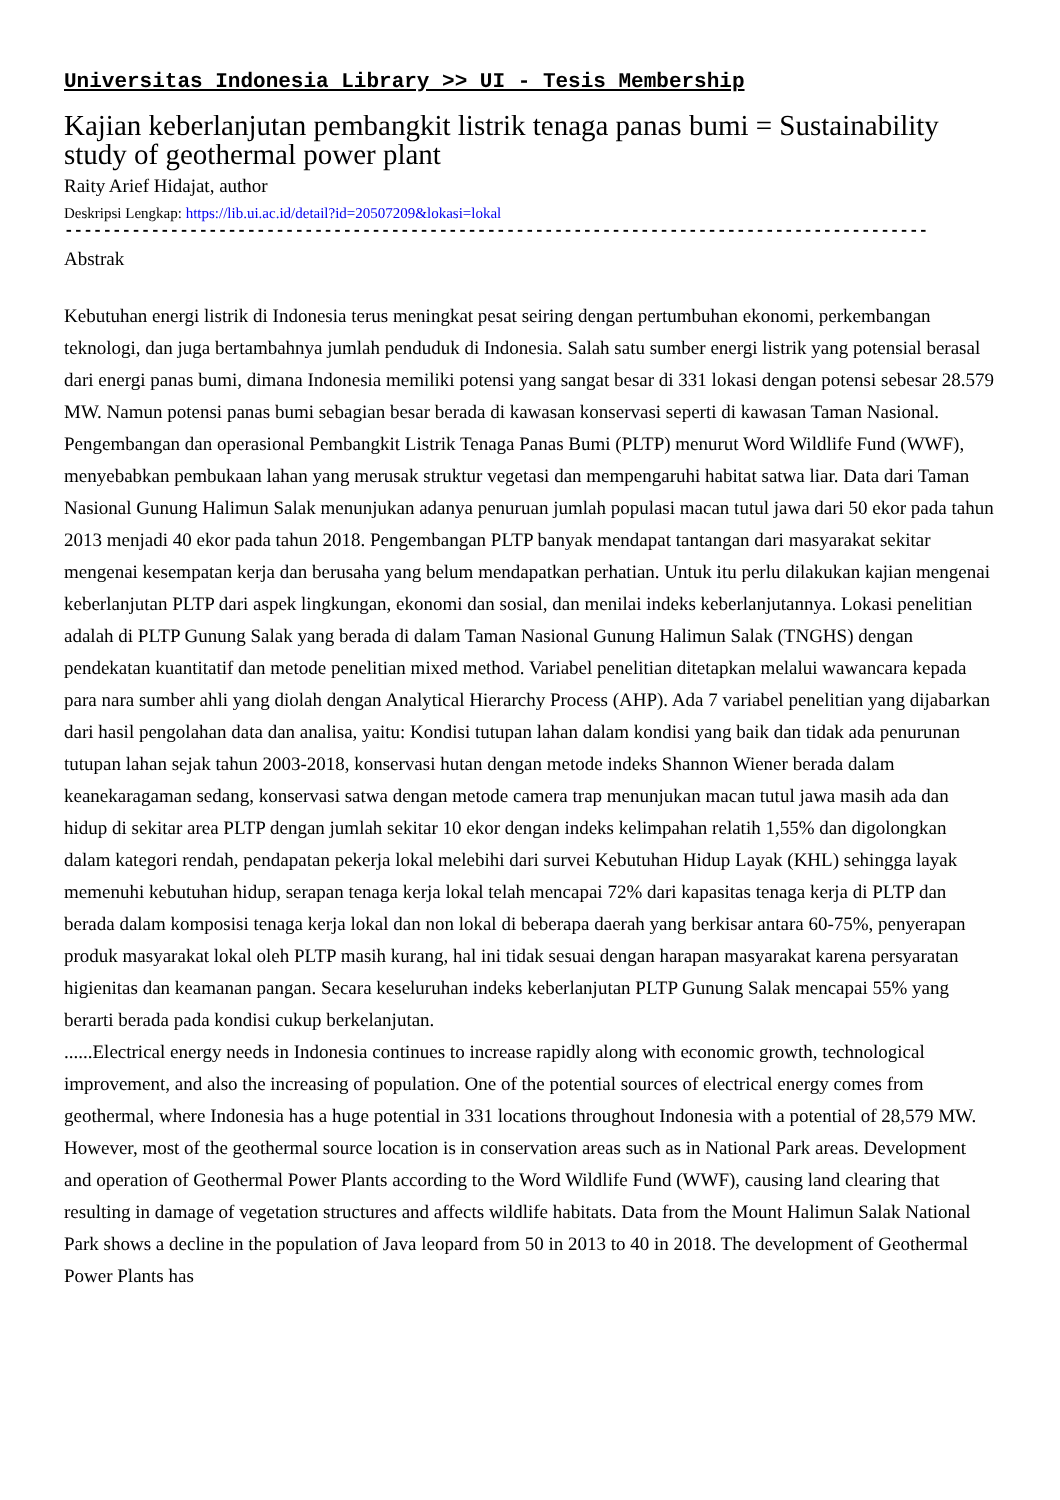Universitas Indonesia Library >> UI - Tesis Membership
Kajian keberlanjutan pembangkit listrik tenaga panas bumi = Sustainability study of geothermal power plant
Raity Arief Hidajat, author
Deskripsi Lengkap: https://lib.ui.ac.id/detail?id=20507209&lokasi=lokal
------------------------------------------------------------------------------------------
Abstrak
Kebutuhan energi listrik di Indonesia terus meningkat pesat seiring dengan pertumbuhan ekonomi, perkembangan teknologi, dan juga bertambahnya jumlah penduduk di Indonesia. Salah satu sumber energi listrik yang potensial berasal dari energi panas bumi, dimana Indonesia memiliki potensi yang sangat besar di 331 lokasi dengan potensi sebesar 28.579 MW. Namun potensi panas bumi sebagian besar berada di kawasan konservasi seperti di kawasan Taman Nasional. Pengembangan dan operasional Pembangkit Listrik Tenaga Panas Bumi (PLTP) menurut Word Wildlife Fund (WWF), menyebabkan pembukaan lahan yang merusak struktur vegetasi dan mempengaruhi habitat satwa liar. Data dari Taman Nasional Gunung Halimun Salak menunjukan adanya penuruan jumlah populasi macan tutul jawa dari 50 ekor pada tahun 2013 menjadi 40 ekor pada tahun 2018. Pengembangan PLTP banyak mendapat tantangan dari masyarakat sekitar mengenai kesempatan kerja dan berusaha yang belum mendapatkan perhatian. Untuk itu perlu dilakukan kajian mengenai keberlanjutan PLTP dari aspek lingkungan, ekonomi dan sosial, dan menilai indeks keberlanjutannya. Lokasi penelitian adalah di PLTP Gunung Salak yang berada di dalam Taman Nasional Gunung Halimun Salak (TNGHS) dengan pendekatan kuantitatif dan metode penelitian mixed method. Variabel penelitian ditetapkan melalui wawancara kepada para nara sumber ahli yang diolah dengan Analytical Hierarchy Process (AHP). Ada 7 variabel penelitian yang dijabarkan dari hasil pengolahan data dan analisa, yaitu: Kondisi tutupan lahan dalam kondisi yang baik dan tidak ada penurunan tutupan lahan sejak tahun 2003-2018, konservasi hutan dengan metode indeks Shannon Wiener berada dalam keanekaragaman sedang, konservasi satwa dengan metode camera trap menunjukan macan tutul jawa masih ada dan hidup di sekitar area PLTP dengan jumlah sekitar 10 ekor dengan indeks kelimpahan relatih 1,55% dan digolongkan dalam kategori rendah, pendapatan pekerja lokal melebihi dari survei Kebutuhan Hidup Layak (KHL) sehingga layak memenuhi kebutuhan hidup, serapan tenaga kerja lokal telah mencapai 72% dari kapasitas tenaga kerja di PLTP dan berada dalam komposisi tenaga kerja lokal dan non lokal di beberapa daerah yang berkisar antara 60-75%, penyerapan produk masyarakat lokal oleh PLTP masih kurang, hal ini tidak sesuai dengan harapan masyarakat karena persyaratan higienitas dan keamanan pangan. Secara keseluruhan indeks keberlanjutan PLTP Gunung Salak mencapai 55% yang berarti berada pada kondisi cukup berkelanjutan.
......Electrical energy needs in Indonesia continues to increase rapidly along with economic growth, technological improvement, and also the increasing of population. One of the potential sources of electrical energy comes from geothermal, where Indonesia has a huge potential in 331 locations throughout Indonesia with a potential of 28,579 MW. However, most of the geothermal source location is in conservation areas such as in National Park areas. Development and operation of Geothermal Power Plants according to the Word Wildlife Fund (WWF), causing land clearing that resulting in damage of vegetation structures and affects wildlife habitats. Data from the Mount Halimun Salak National Park shows a decline in the population of Java leopard from 50 in 2013 to 40 in 2018. The development of Geothermal Power Plants has